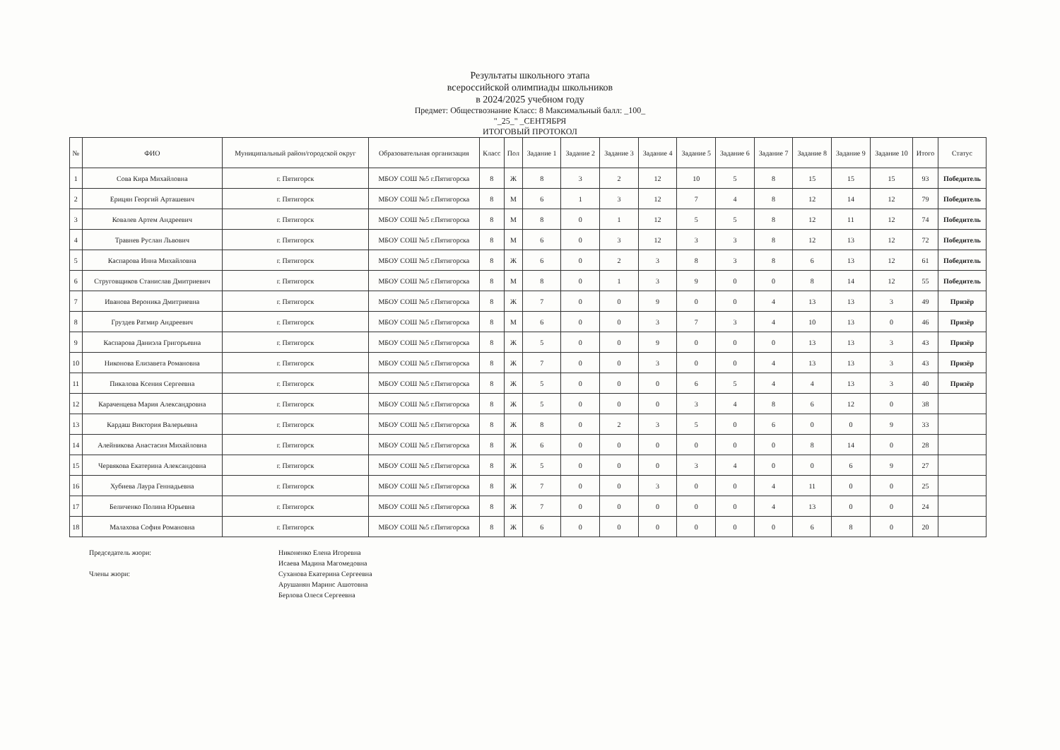Результаты школьного этапа
всероссийской олимпиады школьников
в 2024/2025 учебном году
Предмет: Обществознание Класс: 8 Максимальный балл: _100_
"_25_" _СЕНТЯБРЯ
ИТОГОВЫЙ ПРОТОКОЛ
| № | ФИО | Муниципальный район/городской округ | Образовательная организация | Класс | Пол | Задание 1 | Задание 2 | Задание 3 | Задание 4 | Задание 5 | Задание 6 | Задание 7 | Задание 8 | Задание 9 | Задание 10 | Итого | Статус |
| --- | --- | --- | --- | --- | --- | --- | --- | --- | --- | --- | --- | --- | --- | --- | --- | --- | --- |
| 1 | Сова Кира Михайловна | г. Пятигорск | МБОУ СОШ №5 г.Пятигорска | 8 | Ж | 8 | 3 | 2 | 12 | 10 | 5 | 8 | 15 | 15 | 15 | 93 | Победитель |
| 2 | Ерицян Георгий Арташевич | г. Пятигорск | МБОУ СОШ №5 г.Пятигорска | 8 | М | 6 | 1 | 3 | 12 | 7 | 4 | 8 | 12 | 14 | 12 | 79 | Победитель |
| 3 | Ковалев Артем Андреевич | г. Пятигорск | МБОУ СОШ №5 г.Пятигорска | 8 | М | 8 | 0 | 1 | 12 | 5 | 5 | 8 | 12 | 11 | 12 | 74 | Победитель |
| 4 | Травнев Руслан Львович | г. Пятигорск | МБОУ СОШ №5 г.Пятигорска | 8 | М | 6 | 0 | 3 | 12 | 3 | 3 | 8 | 12 | 13 | 12 | 72 | Победитель |
| 5 | Каспарова Инна Михайловна | г. Пятигорск | МБОУ СОШ №5 г.Пятигорска | 8 | Ж | 6 | 0 | 2 | 3 | 8 | 3 | 8 | 6 | 13 | 12 | 61 | Победитель |
| 6 | Струговщиков Станислав Дмитриевич | г. Пятигорск | МБОУ СОШ №5 г.Пятигорска | 8 | М | 8 | 0 | 1 | 3 | 9 | 0 | 0 | 8 | 14 | 12 | 55 | Победитель |
| 7 | Иванова Вероника Дмитриевна | г. Пятигорск | МБОУ СОШ №5 г.Пятигорска | 8 | Ж | 7 | 0 | 0 | 9 | 0 | 0 | 4 | 13 | 13 | 3 | 49 | Призёр |
| 8 | Груздев Ратмир Андреевич | г. Пятигорск | МБОУ СОШ №5 г.Пятигорска | 8 | М | 6 | 0 | 0 | 3 | 7 | 3 | 4 | 10 | 13 | 0 | 46 | Призёр |
| 9 | Каспарова Даниэла Григорьевна | г. Пятигорск | МБОУ СОШ №5 г.Пятигорска | 8 | Ж | 5 | 0 | 0 | 9 | 0 | 0 | 0 | 13 | 13 | 3 | 43 | Призёр |
| 10 | Никонова Елизавета Романовна | г. Пятигорск | МБОУ СОШ №5 г.Пятигорска | 8 | Ж | 7 | 0 | 0 | 3 | 0 | 0 | 4 | 13 | 13 | 3 | 43 | Призёр |
| 11 | Пикалова Ксения Сергеевна | г. Пятигорск | МБОУ СОШ №5 г.Пятигорска | 8 | Ж | 5 | 0 | 0 | 0 | 6 | 5 | 4 | 4 | 13 | 3 | 40 | Призёр |
| 12 | Караченцева Мария Александровна | г. Пятигорск | МБОУ СОШ №5 г.Пятигорска | 8 | Ж | 5 | 0 | 0 | 0 | 3 | 4 | 8 | 6 | 12 | 0 | 38 | |
| 13 | Кардаш Виктория Валерьевна | г. Пятигорск | МБОУ СОШ №5 г.Пятигорска | 8 | Ж | 8 | 0 | 2 | 3 | 5 | 0 | 6 | 0 | 0 | 9 | 33 | |
| 14 | Алейникова Анастасия Михайловна | г. Пятигорск | МБОУ СОШ №5 г.Пятигорска | 8 | Ж | 6 | 0 | 0 | 0 | 0 | 0 | 0 | 8 | 14 | 0 | 28 | |
| 15 | Червякова Екатерина Александовна | г. Пятигорск | МБОУ СОШ №5 г.Пятигорска | 8 | Ж | 5 | 0 | 0 | 0 | 3 | 4 | 0 | 0 | 6 | 9 | 27 | |
| 16 | Хубиева Лаура Геннадьевна | г. Пятигорск | МБОУ СОШ №5 г.Пятигорска | 8 | Ж | 7 | 0 | 0 | 3 | 0 | 0 | 4 | 11 | 0 | 0 | 25 | |
| 17 | Беличенко Полина Юрьевна | г. Пятигорск | МБОУ СОШ №5 г.Пятигорска | 8 | Ж | 7 | 0 | 0 | 0 | 0 | 0 | 4 | 13 | 0 | 0 | 24 | |
| 18 | Малахова София Романовна | г. Пятигорск | МБОУ СОШ №5 г.Пятигорска | 8 | Ж | 6 | 0 | 0 | 0 | 0 | 0 | 0 | 6 | 8 | 0 | 20 | |
Председатель жюри:
Члены жюри:
Никоненко Елена Игоревна
Исаева Мадина Магомедовна
Суханова Екатерина Сергеевна
Арушанян Маринс Ашотовна
Берлова Олеся Сергеевна